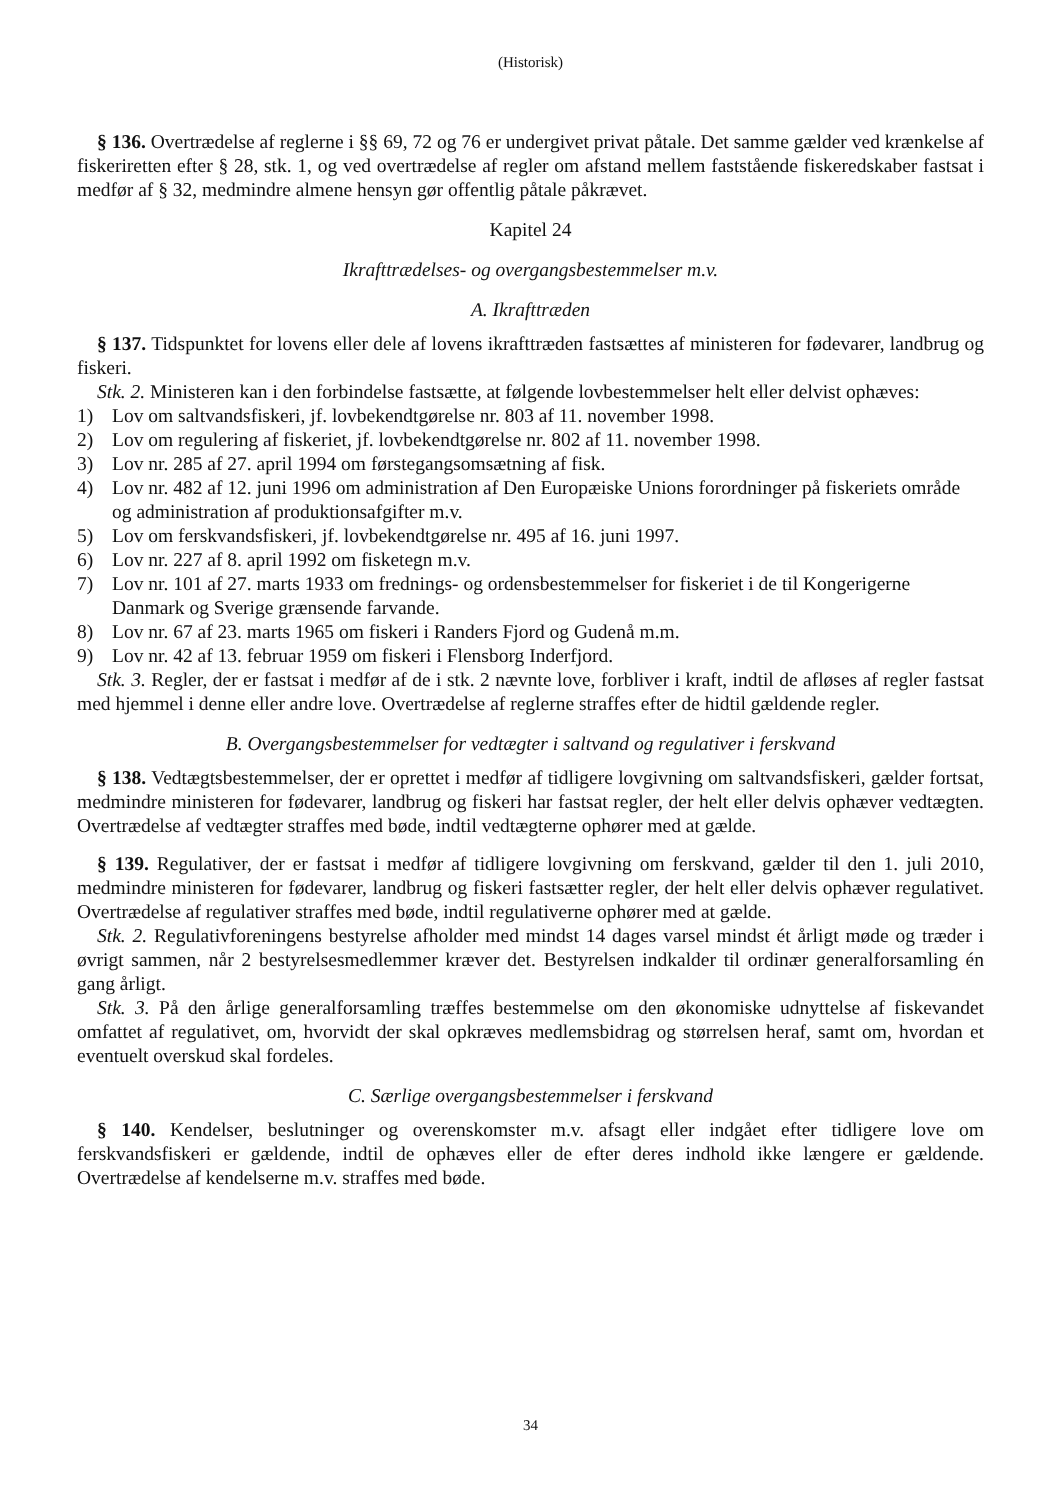(Historisk)
§ 136. Overtrædelse af reglerne i §§ 69, 72 og 76 er undergivet privat påtale. Det samme gælder ved krænkelse af fiskeriretten efter § 28, stk. 1, og ved overtrædelse af regler om afstand mellem faststående fiskeredskaber fastsat i medfør af § 32, medmindre almene hensyn gør offentlig påtale påkrævet.
Kapitel 24
Ikrafttrædelses- og overgangsbestemmelser m.v.
A. Ikrafttræden
§ 137. Tidspunktet for lovens eller dele af lovens ikrafttræden fastsættes af ministeren for fødevarer, landbrug og fiskeri.
Stk. 2. Ministeren kan i den forbindelse fastsætte, at følgende lovbestemmelser helt eller delvist ophæves:
1) Lov om saltvandsfiskeri, jf. lovbekendtgørelse nr. 803 af 11. november 1998.
2) Lov om regulering af fiskeriet, jf. lovbekendtgørelse nr. 802 af 11. november 1998.
3) Lov nr. 285 af 27. april 1994 om førstegangsomsætning af fisk.
4) Lov nr. 482 af 12. juni 1996 om administration af Den Europæiske Unions forordninger på fiskeriets område og administration af produktionsafgifter m.v.
5) Lov om ferskvandsfiskeri, jf. lovbekendtgørelse nr. 495 af 16. juni 1997.
6) Lov nr. 227 af 8. april 1992 om fisketegn m.v.
7) Lov nr. 101 af 27. marts 1933 om frednings- og ordensbestemmelser for fiskeriet i de til Kongerigerne Danmark og Sverige grænsende farvande.
8) Lov nr. 67 af 23. marts 1965 om fiskeri i Randers Fjord og Gudenå m.m.
9) Lov nr. 42 af 13. februar 1959 om fiskeri i Flensborg Inderfjord.
Stk. 3. Regler, der er fastsat i medfør af de i stk. 2 nævnte love, forbliver i kraft, indtil de afløses af regler fastsat med hjemmel i denne eller andre love. Overtrædelse af reglerne straffes efter de hidtil gældende regler.
B. Overgangsbestemmelser for vedtægter i saltvand og regulativer i ferskvand
§ 138. Vedtægtsbestemmelser, der er oprettet i medfør af tidligere lovgivning om saltvandsfiskeri, gælder fortsat, medmindre ministeren for fødevarer, landbrug og fiskeri har fastsat regler, der helt eller delvis ophæver vedtægten. Overtrædelse af vedtægter straffes med bøde, indtil vedtægterne ophører med at gælde.
§ 139. Regulativer, der er fastsat i medfør af tidligere lovgivning om ferskvand, gælder til den 1. juli 2010, medmindre ministeren for fødevarer, landbrug og fiskeri fastsætter regler, der helt eller delvis ophæver regulativet. Overtrædelse af regulativer straffes med bøde, indtil regulativerne ophører med at gælde.
Stk. 2. Regulativforeningens bestyrelse afholder med mindst 14 dages varsel mindst ét årligt møde og træder i øvrigt sammen, når 2 bestyrelsesmedlemmer kræver det. Bestyrelsen indkalder til ordinær generalforsamling én gang årligt.
Stk. 3. På den årlige generalforsamling træffes bestemmelse om den økonomiske udnyttelse af fiskevandet omfattet af regulativet, om, hvorvidt der skal opkræves medlemsbidrag og størrelsen heraf, samt om, hvordan et eventuelt overskud skal fordeles.
C. Særlige overgangsbestemmelser i ferskvand
§ 140. Kendelser, beslutninger og overenskomster m.v. afsagt eller indgået efter tidligere love om ferskvandsfiskeri er gældende, indtil de ophæves eller de efter deres indhold ikke længere er gældende. Overtrædelse af kendelserne m.v. straffes med bøde.
34